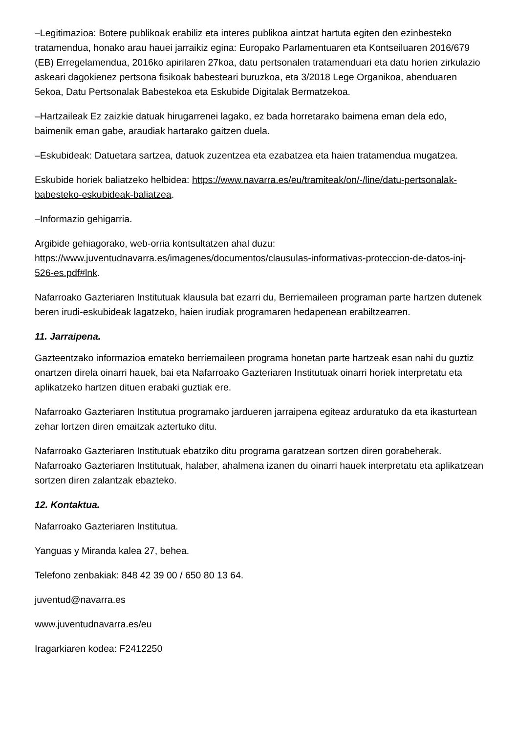–Legitimazioa: Botere publikoak erabiliz eta interes publikoa aintzat hartuta egiten den ezinbesteko tratamendua, honako arau hauei jarraikiz egina: Europako Parlamentuaren eta Kontseiluaren 2016/679 (EB) Erregelamendua, 2016ko apirilaren 27koa, datu pertsonalen tratamenduari eta datu horien zirkulazio askeari dagokienez pertsona fisikoak babesteari buruzkoa, eta 3/2018 Lege Organikoa, abenduaren 5ekoa, Datu Pertsonalak Babestekoa eta Eskubide Digitalak Bermatzekoa.
–Hartzaileak Ez zaizkie datuak hirugarrenei lagako, ez bada horretarako baimena eman dela edo, baimenik eman gabe, araudiak hartarako gaitzen duela.
–Eskubideak: Datuetara sartzea, datuok zuzentzea eta ezabatzea eta haien tratamendua mugatzea.
Eskubide horiek baliatzeko helbidea: https://www.navarra.es/eu/tramiteak/on/-/line/datu-pertsonalak-babesteko-eskubideak-baliatzea.
–Informazio gehigarria.
Argibide gehiagorako, web-orria kontsultatzen ahal duzu: https://www.juventudnavarra.es/imagenes/documentos/clausulas-informativas-proteccion-de-datos-inj-526-es.pdf#lnk.
Nafarroako Gazteriaren Institutuak klausula bat ezarri du, Berriemaileen programan parte hartzen dutenek beren irudi-eskubideak lagatzeko, haien irudiak programaren hedapenean erabiltzearren.
11. Jarraipena.
Gazteentzako informazioa emateko berriemaileen programa honetan parte hartzeak esan nahi du guztiz onartzen direla oinarri hauek, bai eta Nafarroako Gazteriaren Institutuak oinarri horiek interpretatu eta aplikatzeko hartzen dituen erabaki guztiak ere.
Nafarroako Gazteriaren Institutua programako jardueren jarraipena egiteaz arduratuko da eta ikasturtean zehar lortzen diren emaitzak aztertuko ditu.
Nafarroako Gazteriaren Institutuak ebatziko ditu programa garatzean sortzen diren gorabeherak. Nafarroako Gazteriaren Institutuak, halaber, ahalmena izanen du oinarri hauek interpretatu eta aplikatzean sortzen diren zalantzak ebazteko.
12. Kontaktua.
Nafarroako Gazteriaren Institutua.
Yanguas y Miranda kalea 27, behea.
Telefono zenbakiak: 848 42 39 00 / 650 80 13 64.
juventud@navarra.es
www.juventudnavarra.es/eu
Iragarkiaren kodea: F2412250